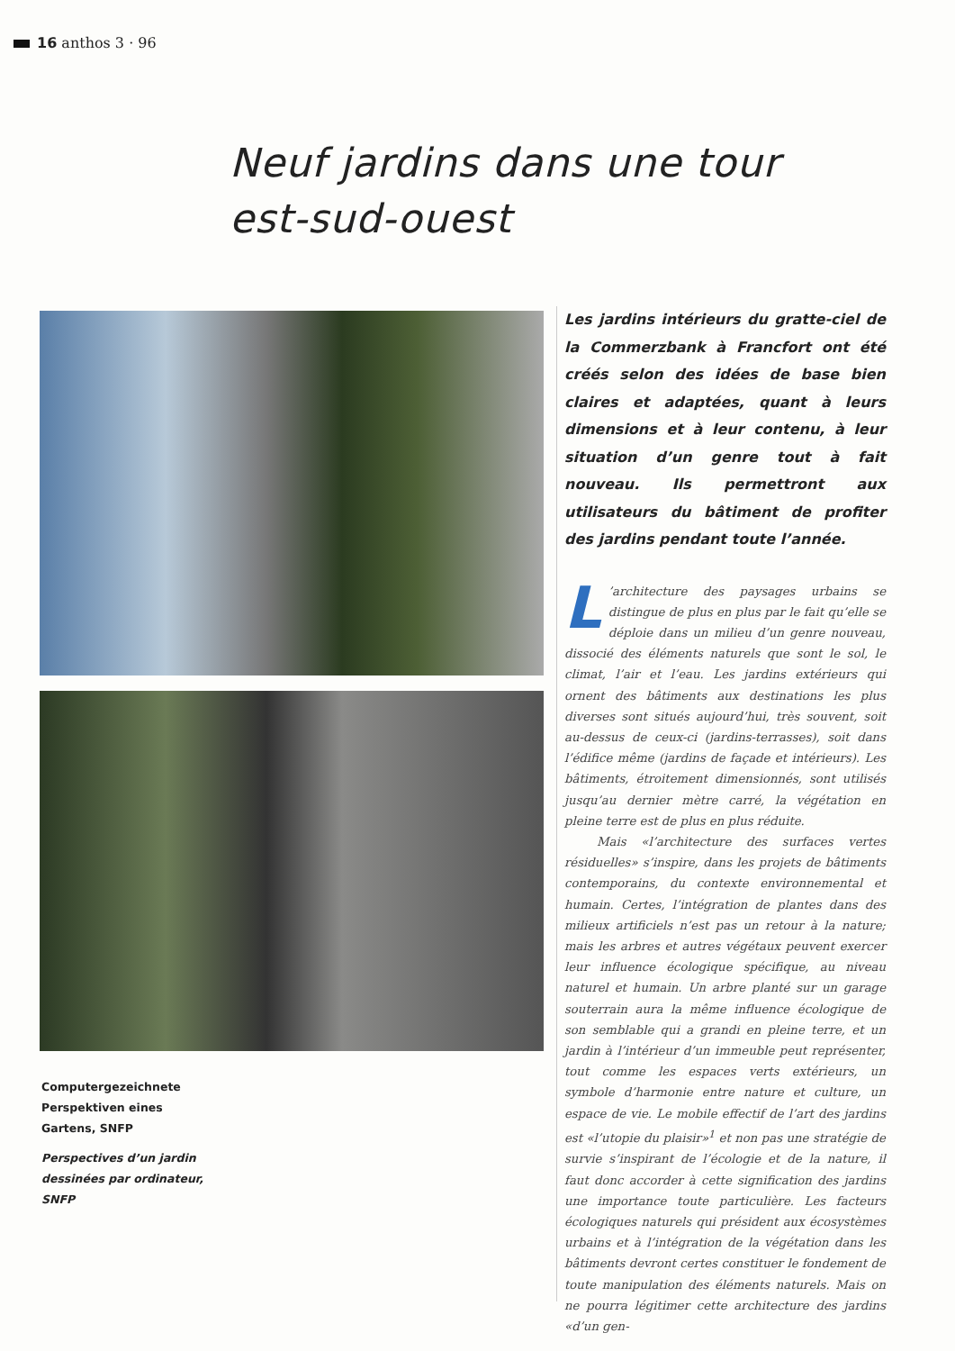16 anthos 3 · 96
Neuf jardins dans une tour
est-sud-ouest
Computergezeichnete Perspektiven eines Gartens, SNFP
Perspectives d’un jardin dessinées par ordinateur, SNFP
Les jardins intérieurs du gratte-ciel de la Commerzbank à Francfort ont été créés selon des idées de base bien claires et adaptées, quant à leurs dimensions et à leur contenu, à leur situation d’un genre tout à fait nouveau. Ils permettront aux utilisateurs du bâtiment de profiter des jardins pendant toute l’année.
L’architecture des paysages urbains se distingue de plus en plus par le fait qu’elle se déploie dans un milieu d’un genre nouveau, dissocié des éléments naturels que sont le sol, le climat, l’air et l’eau. Les jardins extérieurs qui ornent des bâtiments aux destinations les plus diverses sont situés aujourd’hui, très souvent, soit au-dessus de ceux-ci (jardins-terrasses), soit dans l’édifice même (jardins de façade et intérieurs). Les bâtiments, étroitement dimensionnés, sont utilisés jusqu’au dernier mètre carré, la végétation en pleine terre est de plus en plus réduite.
Mais «l’architecture des surfaces vertes résiduelles» s’inspire, dans les projets de bâtiments contemporains, du contexte environnemental et humain. Certes, l’intégration de plantes dans des milieux artificiels n’est pas un retour à la nature; mais les arbres et autres végétaux peuvent exercer leur influence écologique spécifique, au niveau naturel et humain. Un arbre planté sur un garage souterrain aura la même influence écologique de son semblable qui a grandi en pleine terre, et un jardin à l’intérieur d’un immeuble peut représenter, tout comme les espaces verts extérieurs, un symbole d’harmonie entre nature et culture, un espace de vie. Le mobile effectif de l’art des jardins est «l’utopie du plaisir»<sup>1</sup> et non pas une stratégie de survie s’inspirant de l’écologie et de la nature, il faut donc accorder à cette signification des jardins une importance toute particulière. Les facteurs écologiques naturels qui président aux écosystèmes urbains et à l’intégration de la végétation dans les bâtiments devront certes constituer le fondement de toute manipulation des éléments naturels. Mais on ne pourra légitimer cette architecture des jardins «d’un gen-